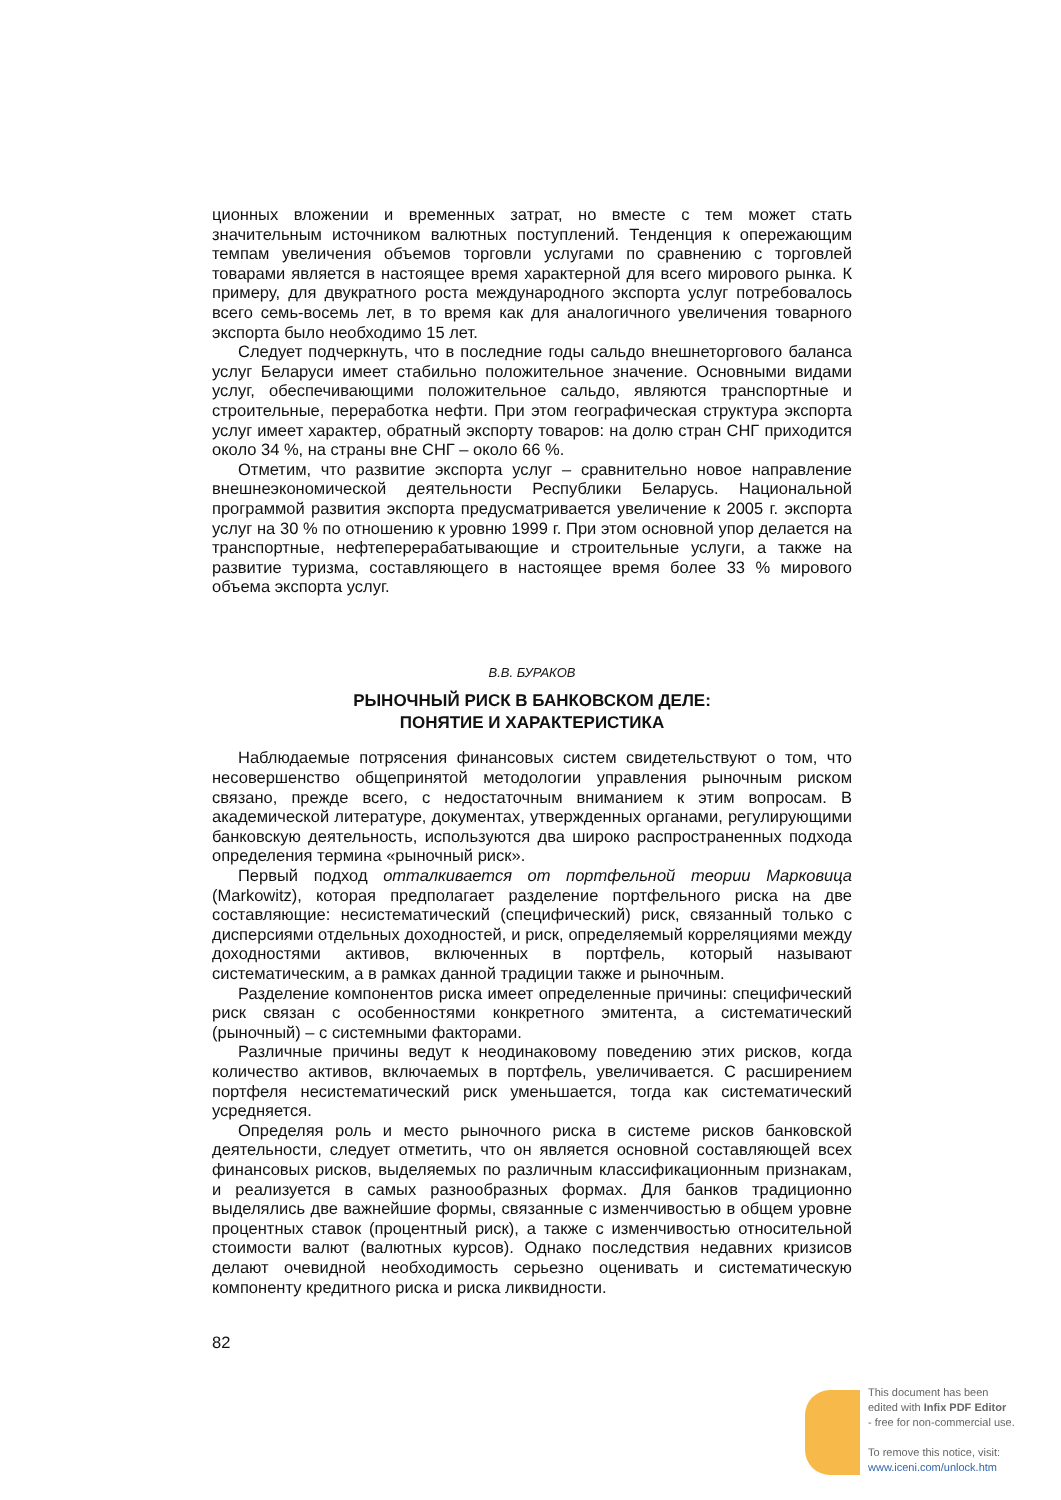ционных вложении и временных затрат, но вместе с тем может стать значительным источником валютных поступлений. Тенденция к опережающим темпам увеличения объемов торговли услугами по сравнению с торговлей товарами является в настоящее время характерной для всего мирового рынка. К примеру, для двукратного роста международного экспорта услуг потребовалось всего семь-восемь лет, в то время как для аналогичного увеличения товарного экспорта было необходимо 15 лет.
Следует подчеркнуть, что в последние годы сальдо внешнеторгового баланса услуг Беларуси имеет стабильно положительное значение. Основными видами услуг, обеспечивающими положительное сальдо, являются транспортные и строительные, переработка нефти. При этом географическая структура экспорта услуг имеет характер, обратный экспорту товаров: на долю стран СНГ приходится около 34 %, на страны вне СНГ – около 66 %.
Отметим, что развитие экспорта услуг – сравнительно новое направление внешнеэкономической деятельности Республики Беларусь. Национальной программой развития экспорта предусматривается увеличение к 2005 г. экспорта услуг на 30 % по отношению к уровню 1999 г. При этом основной упор делается на транспортные, нефтеперерабатывающие и строительные услуги, а также на развитие туризма, составляющего в настоящее время более 33 % мирового объема экспорта услуг.
В.В. БУРАКОВ
РЫНОЧНЫЙ РИСК В БАНКОВСКОМ ДЕЛЕ:
ПОНЯТИЕ И ХАРАКТЕРИСТИКА
Наблюдаемые потрясения финансовых систем свидетельствуют о том, что несовершенство общепринятой методологии управления рыночным риском связано, прежде всего, с недостаточным вниманием к этим вопросам. В академической литературе, документах, утвержденных органами, регулирующими банковскую деятельность, используются два широко распространенных подхода определения термина «рыночный риск».
Первый подход отталкивается от портфельной теории Марковица (Markowitz), которая предполагает разделение портфельного риска на две составляющие: несистематический (специфический) риск, связанный только с дисперсиями отдельных доходностей, и риск, определяемый корреляциями между доходностями активов, включенных в портфель, который называют систематическим, а в рамках данной традиции также и рыночным.
Разделение компонентов риска имеет определенные причины: специфический риск связан с особенностями конкретного эмитента, а систематический (рыночный) – с системными факторами.
Различные причины ведут к неодинаковому поведению этих рисков, когда количество активов, включаемых в портфель, увеличивается. С расширением портфеля несистематический риск уменьшается, тогда как систематический усредняется.
Определяя роль и место рыночного риска в системе рисков банковской деятельности, следует отметить, что он является основной составляющей всех финансовых рисков, выделяемых по различным классификационным признакам, и реализуется в самых разнообразных формах. Для банков традиционно выделялись две важнейшие формы, связанные с изменчивостью в общем уровне процентных ставок (процентный риск), а также с изменчивостью относительной стоимости валют (валютных курсов). Однако последствия недавних кризисов делают очевидной необходимость серьезно оценивать и систематическую компоненту кредитного риска и риска ликвидности.
82
This document has been
edited with Infix PDF Editor
- free for non-commercial use.
To remove this notice, visit:
www.iceni.com/unlock.htm